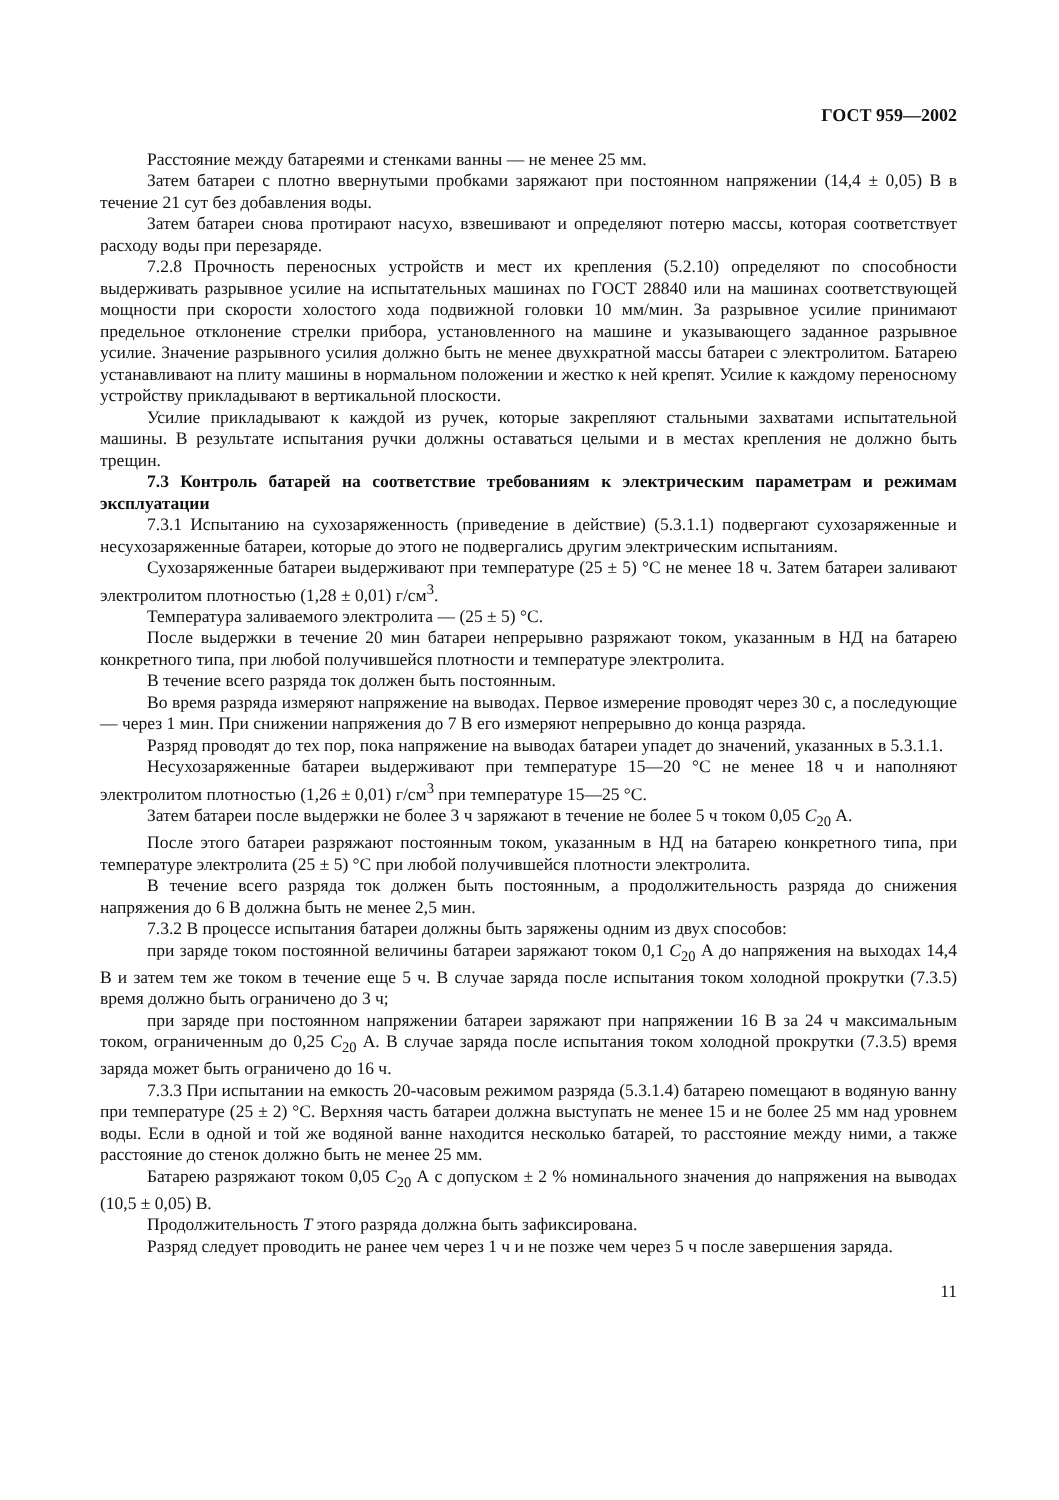ГОСТ 959—2002
Расстояние между батареями и стенками ванны — не менее 25 мм.
Затем батареи с плотно ввернутыми пробками заряжают при постоянном напряжении (14,4 ± 0,05) В в течение 21 сут без добавления воды.
Затем батареи снова протирают насухо, взвешивают и определяют потерю массы, которая соответствует расходу воды при перезаряде.
7.2.8 Прочность переносных устройств и мест их крепления (5.2.10) определяют по способности выдерживать разрывное усилие на испытательных машинах по ГОСТ 28840 или на машинах соответствующей мощности при скорости холостого хода подвижной головки 10 мм/мин. За разрывное усилие принимают предельное отклонение стрелки прибора, установленного на машине и указывающего заданное разрывное усилие. Значение разрывного усилия должно быть не менее двухкратной массы батареи с электролитом. Батарею устанавливают на плиту машины в нормальном положении и жестко к ней крепят. Усилие к каждому переносному устройству прикладывают в вертикальной плоскости.
Усилие прикладывают к каждой из ручек, которые закрепляют стальными захватами испытательной машины. В результате испытания ручки должны оставаться целыми и в местах крепления не должно быть трещин.
7.3 Контроль батарей на соответствие требованиям к электрическим параметрам и режимам эксплуатации
7.3.1 Испытанию на сухозаряженность (приведение в действие) (5.3.1.1) подвергают сухозаряженные и несухозаряженные батареи, которые до этого не подвергались другим электрическим испытаниям.
Сухозаряженные батареи выдерживают при температуре (25 ± 5) °С не менее 18 ч. Затем батареи заливают электролитом плотностью (1,28 ± 0,01) г/см<sup>3</sup>.
Температура заливаемого электролита — (25 ± 5) °С.
После выдержки в течение 20 мин батареи непрерывно разряжают током, указанным в НД на батарею конкретного типа, при любой получившейся плотности и температуре электролита.
В течение всего разряда ток должен быть постоянным.
Во время разряда измеряют напряжение на выводах. Первое измерение проводят через 30 с, а последующие — через 1 мин. При снижении напряжения до 7 В его измеряют непрерывно до конца разряда.
Разряд проводят до тех пор, пока напряжение на выводах батареи упадет до значений, указанных в 5.3.1.1.
Несухозаряженные батареи выдерживают при температуре 15—20 °С не менее 18 ч и наполняют электролитом плотностью (1,26 ± 0,01) г/см<sup>3</sup> при температуре 15—25 °С.
Затем батареи после выдержки не более 3 ч заряжают в течение не более 5 ч током 0,05 C<sub>20</sub> А.
После этого батареи разряжают постоянным током, указанным в НД на батарею конкретного типа, при температуре электролита (25 ± 5) °С при любой получившейся плотности электролита.
В течение всего разряда ток должен быть постоянным, а продолжительность разряда до снижения напряжения до 6 В должна быть не менее 2,5 мин.
7.3.2 В процессе испытания батареи должны быть заряжены одним из двух способов:
при заряде током постоянной величины батареи заряжают током 0,1 C<sub>20</sub> А до напряжения на выходах 14,4 В и затем тем же током в течение еще 5 ч. В случае заряда после испытания током холодной прокрутки (7.3.5) время должно быть ограничено до 3 ч;
при заряде при постоянном напряжении батареи заряжают при напряжении 16 В за 24 ч максимальным током, ограниченным до 0,25 C<sub>20</sub> А. В случае заряда после испытания током холодной прокрутки (7.3.5) время заряда может быть ограничено до 16 ч.
7.3.3 При испытании на емкость 20-часовым режимом разряда (5.3.1.4) батарею помещают в водяную ванну при температуре (25 ± 2) °С. Верхняя часть батареи должна выступать не менее 15 и не более 25 мм над уровнем воды. Если в одной и той же водяной ванне находится несколько батарей, то расстояние между ними, а также расстояние до стенок должно быть не менее 25 мм.
Батарею разряжают током 0,05 C<sub>20</sub> А с допуском ± 2 % номинального значения до напряжения на выводах (10,5 ± 0,05) В.
Продолжительность T этого разряда должна быть зафиксирована.
Разряд следует проводить не ранее чем через 1 ч и не позже чем через 5 ч после завершения заряда.
11